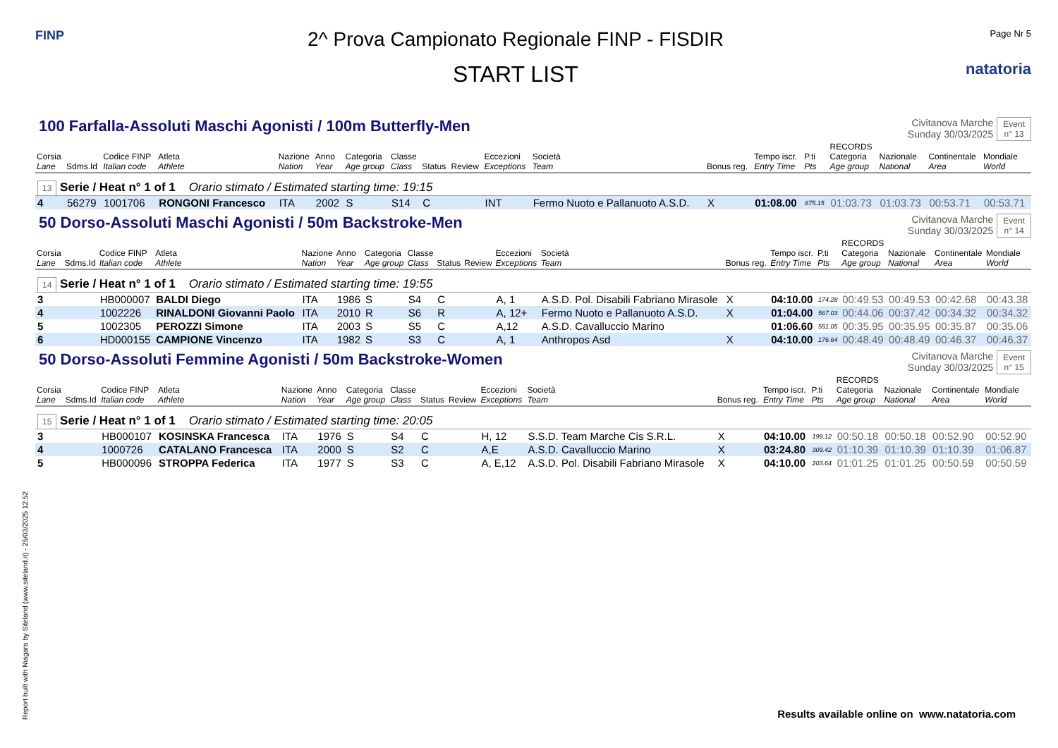FINP
2^ Prova Campionato Regionale FINP - FISDIR
START LIST
Page Nr 5
natatoria
100 Farfalla-Assoluti Maschi Agonisti / 100m Butterfly-Men
Civitanova Marche
Sunday 30/03/2025
Event
n° 13
| Corsia Lane | Sdms.Id | Codice FINP Italian code | Atleta Athlete | Nazione Nation | Anno Year | Categoria Age group | Classe Class | Status | Review | Eccezioni Exceptions | Società Team | Bonus reg. | Tempo iscr. Entry Time | P.ti Pts | RECORDS Categoria Age group | Nazionale National | Continentale Area | Mondiale World |
| --- | --- | --- | --- | --- | --- | --- | --- | --- | --- | --- | --- | --- | --- | --- | --- | --- | --- | --- |
| 13 Serie / Heat n° 1 of 1 Orario stimato / Estimated starting time: 19:15 | | | | | | | | | | | | | | | | | | |
| 4 | 56279 | 1001706 | RONGONI Francesco | ITA | 2002 | S | S14 | C | | INT | Fermo Nuoto e Pallanuoto A.S.D. | X | 01:08.00 | 875.15 | 01:03.73 | 01:03.73 | 00:53.71 | 00:53.71 |
50 Dorso-Assoluti Maschi Agonisti / 50m Backstroke-Men
Civitanova Marche
Sunday 30/03/2025
Event
n° 14
| Corsia Lane | Sdms.Id | Codice FINP Italian code | Atleta Athlete | Nazione Nation | Anno Year | Categoria Age group | Classe Class | Status | Review | Eccezioni Exceptions | Società Team | Bonus reg. | Tempo iscr. Entry Time | P.ti Pts | RECORDS Categoria Age group | Nazionale National | Continentale Area | Mondiale World |
| --- | --- | --- | --- | --- | --- | --- | --- | --- | --- | --- | --- | --- | --- | --- | --- | --- | --- | --- |
| 14 Serie / Heat n° 1 of 1 Orario stimato / Estimated starting time: 19:55 | | | | | | | | | | | | | | | | | | |
| 3 | | HB000007 | BALDI Diego | ITA | 1986 | S | S4 | C | | A, 1 | A.S.D. Pol. Disabili Fabriano Mirasole | X | 04:10.00 | 174.28 | 00:49.53 | 00:49.53 | 00:42.68 | 00:43.38 |
| 4 | | 1002226 | RINALDONI Giovanni Paolo | ITA | 2010 | R | S6 | R | | A, 12+ | Fermo Nuoto e Pallanuoto A.S.D. | X | 01:04.00 | 567.03 | 00:44.06 | 00:37.42 | 00:34.32 | 00:34.32 |
| 5 | | 1002305 | PEROZZI Simone | ITA | 2003 | S | S5 | C | | A,12 | A.S.D. Cavalluccio Marino | | 01:06.60 | 551.05 | 00:35.95 | 00:35.95 | 00:35.87 | 00:35.06 |
| 6 | | HD000155 | CAMPIONE Vincenzo | ITA | 1982 | S | S3 | C | | A, 1 | Anthropos Asd | X | 04:10.00 | 176.64 | 00:48.49 | 00:48.49 | 00:46.37 | 00:46.37 |
50 Dorso-Assoluti Femmine Agonisti / 50m Backstroke-Women
Civitanova Marche
Sunday 30/03/2025
Event
n° 15
| Corsia Lane | Sdms.Id | Codice FINP Italian code | Atleta Athlete | Nazione Nation | Anno Year | Categoria Age group | Classe Class | Status | Review | Eccezioni Exceptions | Società Team | Bonus reg. | Tempo iscr. Entry Time | P.ti Pts | RECORDS Categoria Age group | Nazionale National | Continentale Area | Mondiale World |
| --- | --- | --- | --- | --- | --- | --- | --- | --- | --- | --- | --- | --- | --- | --- | --- | --- | --- | --- |
| 15 Serie / Heat n° 1 of 1 Orario stimato / Estimated starting time: 20:05 | | | | | | | | | | | | | | | | | | |
| 3 | | HB000107 | KOSINSKA Francesca | ITA | 1976 | S | S4 | C | | H, 12 | S.S.D. Team Marche Cis S.R.L. | X | 04:10.00 | 199.12 | 00:50.18 | 00:50.18 | 00:52.90 | 00:52.90 |
| 4 | | 1000726 | CATALANO Francesca | ITA | 2000 | S | S2 | C | | A,E | A.S.D. Cavalluccio Marino | X | 03:24.80 | 309.42 | 01:10.39 | 01:10.39 | 01:10.39 | 01:06.87 |
| 5 | | HB000096 | STROPPA Federica | ITA | 1977 | S | S3 | C | | A, E,12 | A.S.D. Pol. Disabili Fabriano Mirasole | X | 04:10.00 | 203.64 | 01:01.25 | 01:01.25 | 00:50.59 | 00:50.59 |
Report built with Niagara by Siteland (www.siteland.it) - 25/03/2025 12:52
Results available online on www.natatoria.com